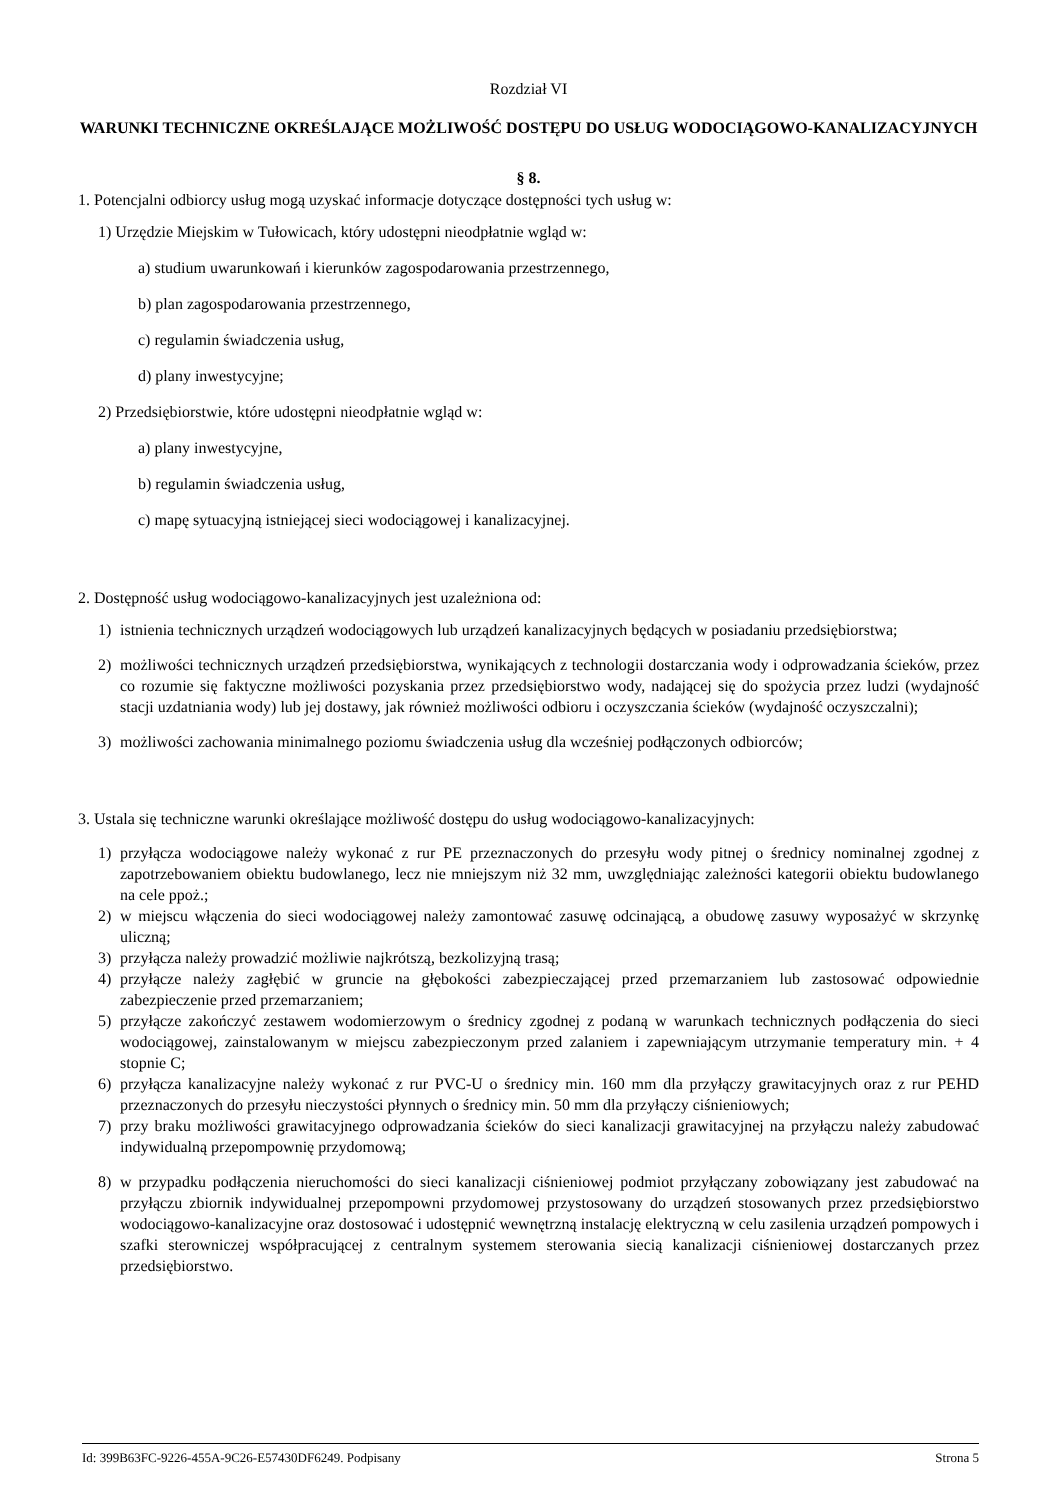Rozdział VI
WARUNKI TECHNICZNE OKREŚLAJĄCE MOŻLIWOŚĆ DOSTĘPU DO USŁUG WODOCIĄGOWO-KANALIZACYJNYCH
§ 8.
1. Potencjalni odbiorcy usług mogą uzyskać informacje dotyczące dostępności tych usług w:
1) Urzędzie Miejskim w Tułowicach, który udostępni nieodpłatnie wgląd w:
a) studium uwarunkowań i kierunków zagospodarowania przestrzennego,
b) plan zagospodarowania przestrzennego,
c) regulamin świadczenia usług,
d) plany inwestycyjne;
2) Przedsiębiorstwie, które udostępni nieodpłatnie wgląd w:
a) plany inwestycyjne,
b) regulamin świadczenia usług,
c) mapę sytuacyjną istniejącej sieci wodociągowej i kanalizacyjnej.
2. Dostępność usług wodociągowo-kanalizacyjnych jest uzależniona od:
1) istnienia technicznych urządzeń wodociągowych lub urządzeń kanalizacyjnych będących w posiadaniu przedsiębiorstwa;
2) możliwości technicznych urządzeń przedsiębiorstwa, wynikających z technologii dostarczania wody i odprowadzania ścieków, przez co rozumie się faktyczne możliwości pozyskania przez przedsiębiorstwo wody, nadającej się do spożycia przez ludzi (wydajność stacji uzdatniania wody) lub jej dostawy, jak również możliwości odbioru i oczyszczania ścieków (wydajność oczyszczalni);
3) możliwości zachowania minimalnego poziomu świadczenia usług dla wcześniej podłączonych odbiorców;
3. Ustala się techniczne warunki określające możliwość dostępu do usług wodociągowo-kanalizacyjnych:
1) przyłącza wodociągowe należy wykonać z rur PE przeznaczonych do przesyłu wody pitnej o średnicy nominalnej zgodnej z zapotrzebowaniem obiektu budowlanego, lecz nie mniejszym niż 32 mm, uwzględniając zależności kategorii obiektu budowlanego na cele ppoż.;
2) w miejscu włączenia do sieci wodociągowej należy zamontować zasuwę odcinającą, a obudowę zasuwy wyposażyć w skrzynkę uliczną;
3) przyłącza należy prowadzić możliwie najkrótszą, bezkolizyjną trasą;
4) przyłącze należy zagłębić w gruncie na głębokości zabezpieczającej przed przemarzaniem lub zastosować odpowiednie zabezpieczenie przed przemarzaniem;
5) przyłącze zakończyć zestawem wodomierzowym o średnicy zgodnej z podaną w warunkach technicznych podłączenia do sieci wodociągowej, zainstalowanym w miejscu zabezpieczonym przed zalaniem i zapewniającym utrzymanie temperatury min. + 4 stopnie C;
6) przyłącza kanalizacyjne należy wykonać z rur PVC-U o średnicy min. 160 mm dla przyłączy grawitacyjnych oraz z rur PEHD przeznaczonych do przesyłu nieczystości płynnych o średnicy min. 50 mm dla przyłączy ciśnieniowych;
7) przy braku możliwości grawitacyjnego odprowadzania ścieków do sieci kanalizacji grawitacyjnej na przyłączu należy zabudować indywidualną przepompownię przydomową;
8) w przypadku podłączenia nieruchomości do sieci kanalizacji ciśnieniowej podmiot przyłączany zobowiązany jest zabudować na przyłączu zbiornik indywidualnej przepompowni przydomowej przystosowany do urządzeń stosowanych przez przedsiębiorstwo wodociągowo-kanalizacyjne oraz dostosować i udostępnić wewnętrzną instalację elektryczną w celu zasilenia urządzeń pompowych i szafki sterowniczej współpracującej z centralnym systemem sterowania siecią kanalizacji ciśnieniowej dostarczanych przez przedsiębiorstwo.
Id: 399B63FC-9226-455A-9C26-E57430DF6249. Podpisany Strona 5